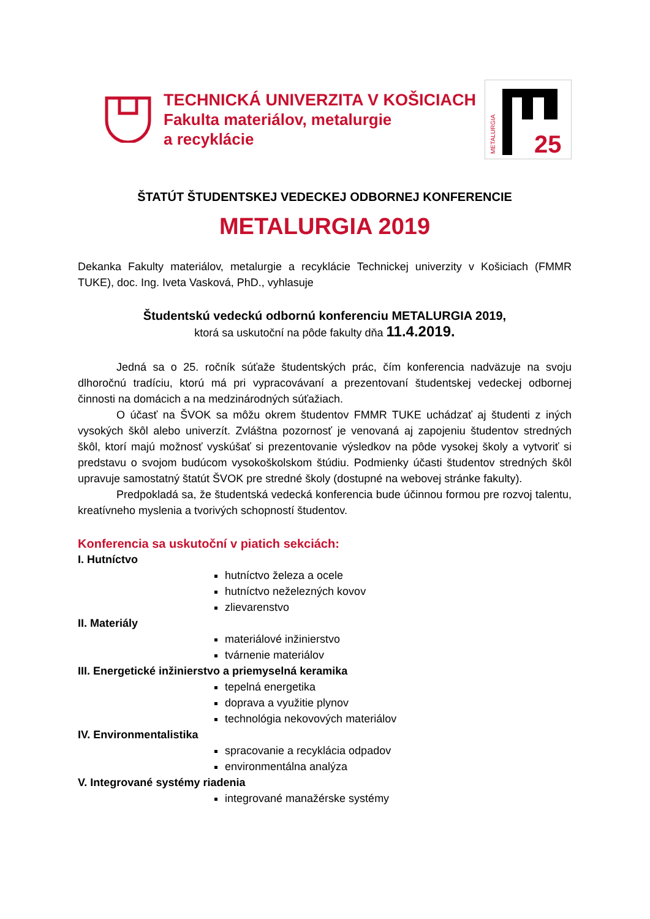TECHNICKÁ UNIVERZITA V KOŠICIACH
Fakulta materiálov, metalurgie
a recyklácie
25
METALURGIA
ŠTATÚT ŠTUDENTSKEJ VEDECKEJ ODBORNEJ KONFERENCIE
METALURGIA 2019
Dekanka Fakulty materiálov, metalurgie a recyklácie Technickej univerzity v Košiciach (FMMR TUKE), doc. Ing. Iveta Vasková, PhD., vyhlasuje
Študentskú vedeckú odbornú konferenciu METALURGIA 2019,
ktorá sa uskutoční na pôde fakulty dňa 11.4.2019.
Jedná sa o 25. ročník súťaže študentských prác, čím konferencia nadväzuje na svoju dlhoročnú tradíciu, ktorú má pri vypracovávaní a prezentovaní študentskej vedeckej odbornej činnosti na domácich a na medzinárodných súťažiach.
O účasť na ŠVOK sa môžu okrem študentov FMMR TUKE uchádzať aj študenti z iných vysokých škôl alebo univerzít. Zvláštna pozornosť je venovaná aj zapojeniu študentov stredných škôl, ktorí majú možnosť vyskúšať si prezentovanie výsledkov na pôde vysokej školy a vytvoriť si predstavu o svojom budúcom vysokoškolskom štúdiu. Podmienky účasti študentov stredných škôl upravuje samostatný štatút ŠVOK pre stredné školy (dostupné na webovej stránke fakulty).
Predpokladá sa, že študentská vedecká konferencia bude účinnou formou pre rozvoj talentu, kreatívneho myslenia a tvorivých schopností študentov.
Konferencia sa uskutoční v piatich sekciách:
I. Hutníctvo
hutníctvo železa a ocele
hutníctvo neželezných kovov
zlievarenstvo
II. Materiály
materiálové inžinierstvo
tvárnenie materiálov
III. Energetické inžinierstvo a priemyselná keramika
tepelná energetika
doprava a využitie plynov
technológia nekovových materiálov
IV. Environmentalistika
spracovanie a recyklácia odpadov
environmentálna analýza
V. Integrované systémy riadenia
integrované manažérske systémy